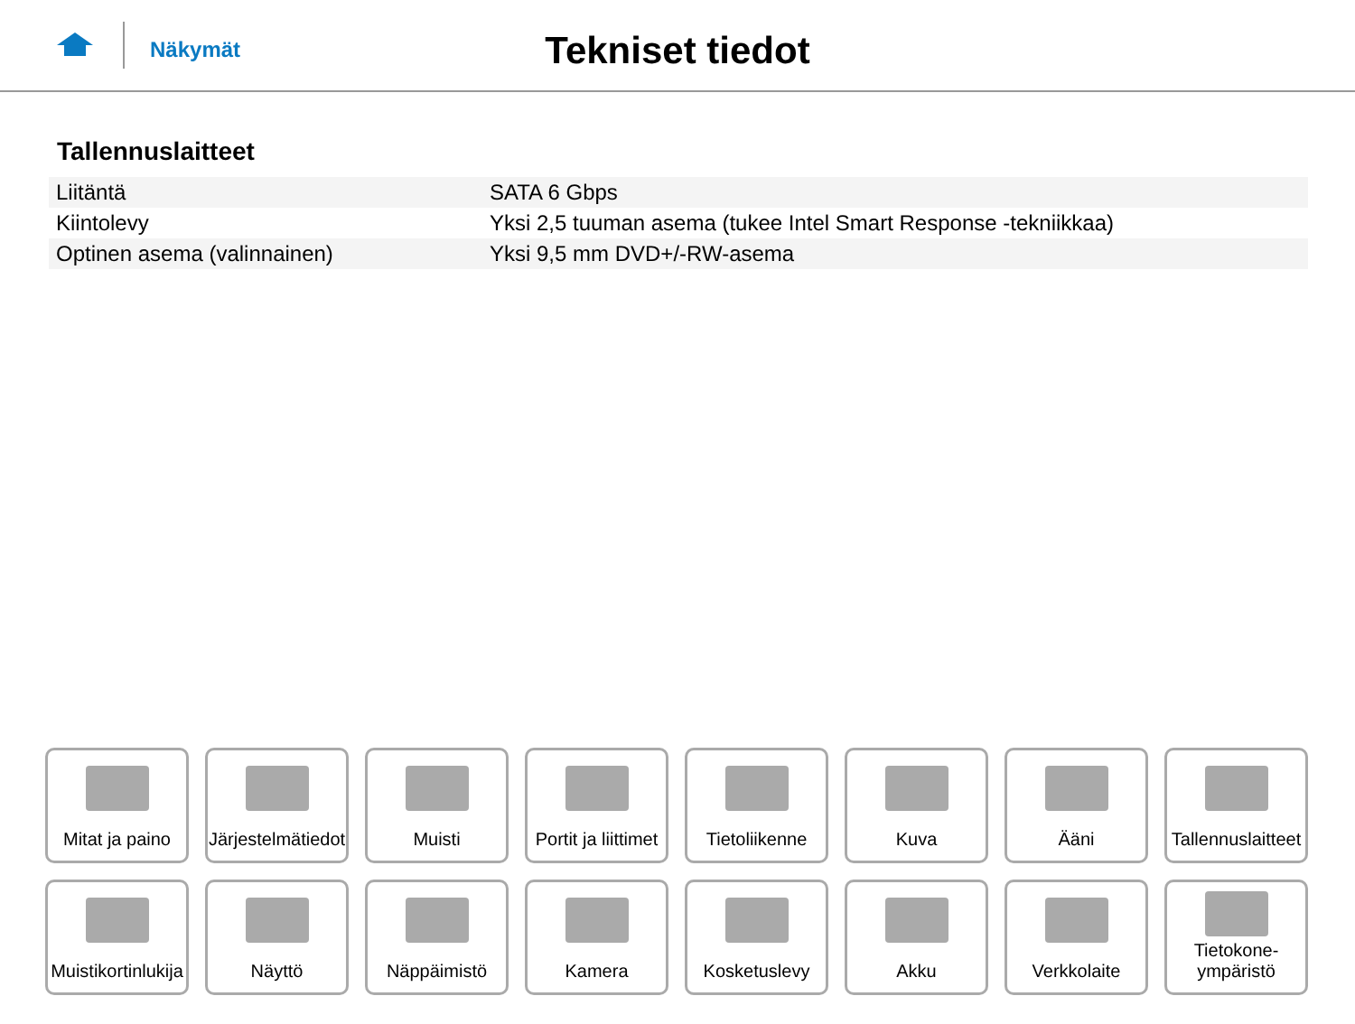Näkymät
Tekniset tiedot
Tallennuslaitteet
| Liitäntä | SATA 6 Gbps |
| Kiintolevy | Yksi 2,5 tuuman asema (tukee Intel Smart Response -tekniikkaa) |
| Optinen asema (valinnainen) | Yksi 9,5 mm DVD+/-RW-asema |
Mitat ja paino
Järjestelmätiedot
Muisti
Portit ja liittimet
Tietoliikenne
Kuva
Ääni
Tallennuslaitteet
Muistikortinlukija
Näyttö
Näppäimistö
Kamera
Kosketuslevy
Akku
Verkkolaite
Tietokone-
ympäristö